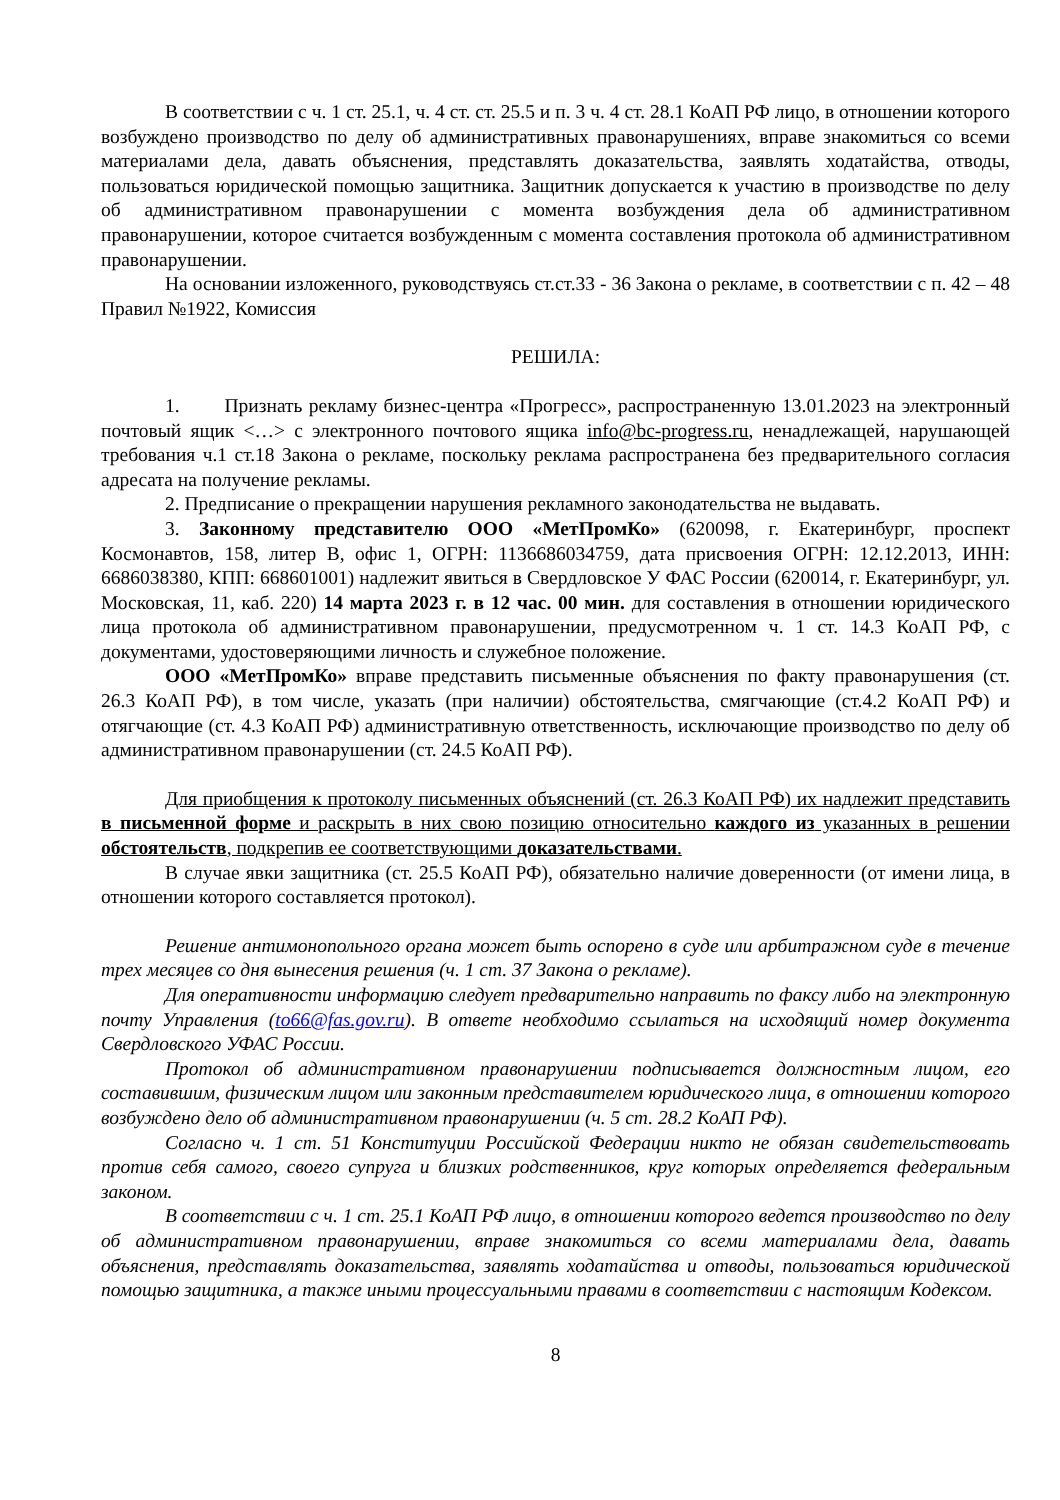В соответствии с ч. 1 ст. 25.1, ч. 4 ст. ст. 25.5 и п. 3 ч. 4 ст. 28.1 КоАП РФ лицо, в отношении которого возбуждено производство по делу об административных правонарушениях, вправе знакомиться со всеми материалами дела, давать объяснения, представлять доказательства, заявлять ходатайства, отводы, пользоваться юридической помощью защитника. Защитник допускается к участию в производстве по делу об административном правонарушении с момента возбуждения дела об административном правонарушении, которое считается возбужденным с момента составления протокола об административном правонарушении.
На основании изложенного, руководствуясь ст.ст.33 - 36 Закона о рекламе, в соответствии с п. 42 – 48 Правил №1922, Комиссия
РЕШИЛА:
1. Признать рекламу бизнес-центра «Прогресс», распространенную 13.01.2023 на электронный почтовый ящик <…> с электронного почтового ящика info@bc-progress.ru, ненадлежащей, нарушающей требования ч.1 ст.18 Закона о рекламе, поскольку реклама распространена без предварительного согласия адресата на получение рекламы.
2. Предписание о прекращении нарушения рекламного законодательства не выдавать.
3. Законному представителю ООО «МетПромКо» (620098, г. Екатеринбург, проспект Космонавтов, 158, литер В, офис 1, ОГРН: 1136686034759, дата присвоения ОГРН: 12.12.2013, ИНН: 6686038380, КПП: 668601001) надлежит явиться в Свердловское У ФАС России (620014, г. Екатеринбург, ул. Московская, 11, каб. 220) 14 марта 2023 г. в 12 час. 00 мин. для составления в отношении юридического лица протокола об административном правонарушении, предусмотренном ч. 1 ст. 14.3 КоАП РФ, с документами, удостоверяющими личность и служебное положение.
ООО «МетПромКо» вправе представить письменные объяснения по факту правонарушения (ст. 26.3 КоАП РФ), в том числе, указать (при наличии) обстоятельства, смягчающие (ст.4.2 КоАП РФ) и отягчающие (ст. 4.3 КоАП РФ) административную ответственность, исключающие производство по делу об административном правонарушении (ст. 24.5 КоАП РФ).
Для приобщения к протоколу письменных объяснений (ст. 26.3 КоАП РФ) их надлежит представить в письменной форме и раскрыть в них свою позицию относительно каждого из указанных в решении обстоятельств, подкрепив ее соответствующими доказательствами.
В случае явки защитника (ст. 25.5 КоАП РФ), обязательно наличие доверенности (от имени лица, в отношении которого составляется протокол).
Решение антимонопольного органа может быть оспорено в суде или арбитражном суде в течение трех месяцев со дня вынесения решения (ч. 1 ст. 37 Закона о рекламе).
Для оперативности информацию следует предварительно направить по факсу либо на электронную почту Управления (to66@fas.gov.ru). В ответе необходимо ссылаться на исходящий номер документа Свердловского УФАС России.
Протокол об административном правонарушении подписывается должностным лицом, его составившим, физическим лицом или законным представителем юридического лица, в отношении которого возбуждено дело об административном правонарушении (ч. 5 ст. 28.2 КоАП РФ).
Согласно ч. 1 ст. 51 Конституции Российской Федерации никто не обязан свидетельствовать против себя самого, своего супруга и близких родственников, круг которых определяется федеральным законом.
В соответствии с ч. 1 ст. 25.1 КоАП РФ лицо, в отношении которого ведется производство по делу об административном правонарушении, вправе знакомиться со всеми материалами дела, давать объяснения, представлять доказательства, заявлять ходатайства и отводы, пользоваться юридической помощью защитника, а также иными процессуальными правами в соответствии с настоящим Кодексом.
8